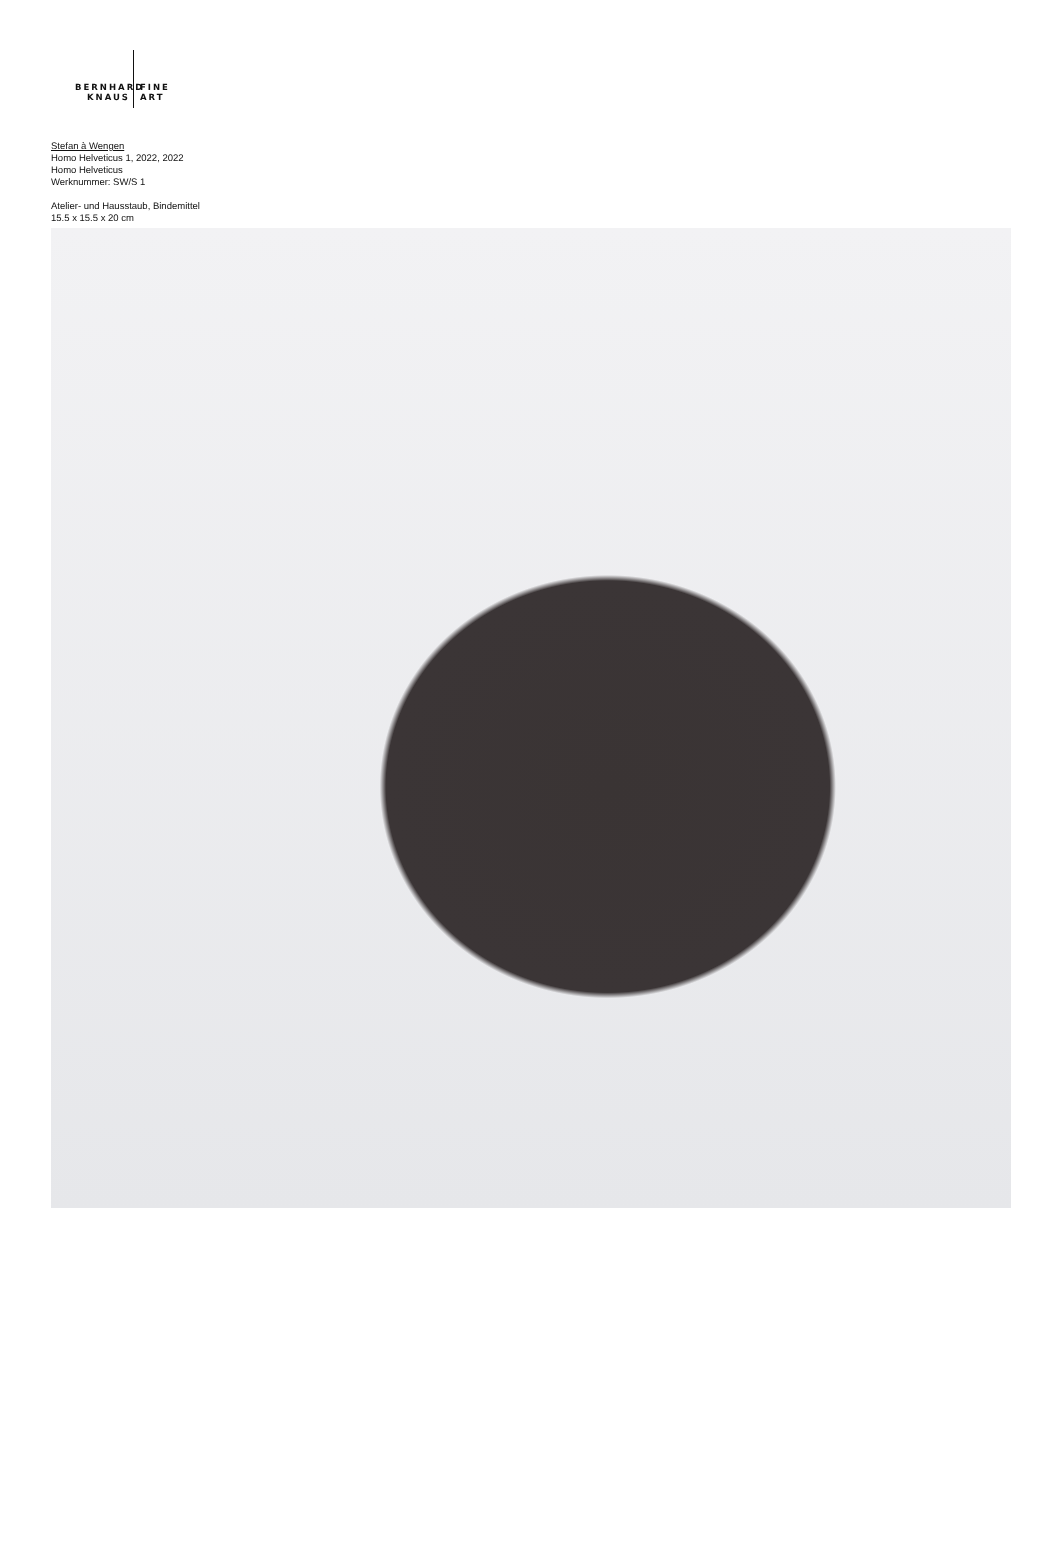BERNHARD FINE
KNAUS ART
Stefan à Wengen
Homo Helveticus 1, 2022, 2022
Homo Helveticus
Werknummer: SW/S 1
Atelier- und Hausstaub, Bindemittel
15.5 x 15.5 x 20 cm